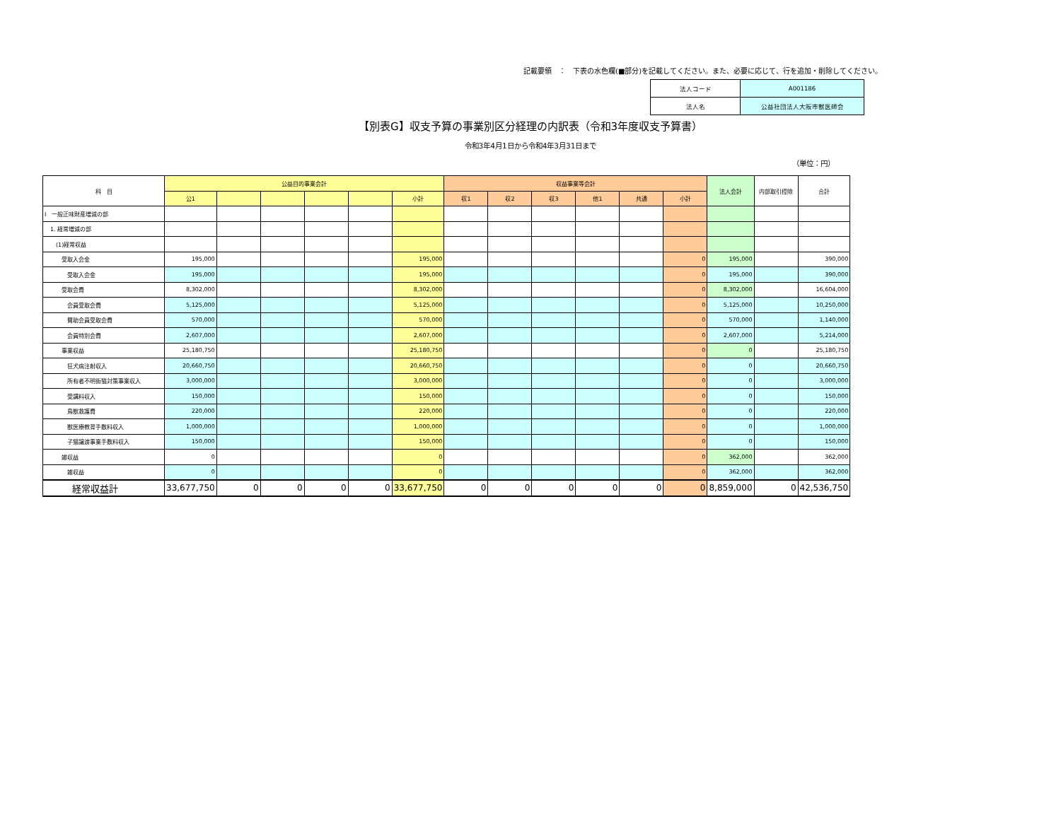記載要領　：　下表の水色欄(■部分)を記載してください。また、必要に応じて、行を追加・削除してください。
| 法人コード | A001186 |
| 法人名 | 公益社団法人大阪市獣医師会 |
【別表G】収支予算の事業別区分経理の内訳表（令和3年度収支予算書）
令和3年4月1日から令和4年3月31日まで
（単位：円）
| 科 目 | 公益目的事業会計 | | | | | | 収益事業等会計 | | | | | | 法人会計 | 内部取引控除 | 合計 |
| --- | --- | --- | --- | --- | --- | --- | --- | --- | --- | --- | --- | --- | --- | --- | --- |
| | 公1 | | | | | 小計 | 収1 | 収2 | 収3 | 他1 | 共通 | 小計 | | | |
| Ⅰ 一般正味財産増減の部 | | | | | | | | | | | | | | | |
| 1. 経常増減の部 | | | | | | | | | | | | | | | |
| (1)経常収益 | | | | | | | | | | | | | | | |
| 受取入会金 | 195,000 | | | | | 195,000 | | | | | | 0 | 195,000 | | 390,000 |
| 受取入会金 | 195,000 | | | | | 195,000 | | | | | | 0 | 195,000 | | 390,000 |
| 受取会費 | 8,302,000 | | | | | 8,302,000 | | | | | | 0 | 8,302,000 | | 16,604,000 |
| 会員受取会費 | 5,125,000 | | | | | 5,125,000 | | | | | | 0 | 5,125,000 | | 10,250,000 |
| 賛助会員受取会費 | 570,000 | | | | | 570,000 | | | | | | 0 | 570,000 | | 1,140,000 |
| 会員特別会費 | 2,607,000 | | | | | 2,607,000 | | | | | | 0 | 2,607,000 | | 5,214,000 |
| 事業収益 | 25,180,750 | | | | | 25,180,750 | | | | | | 0 | 0 | | 25,180,750 |
| 狂犬病注射収入 | 20,660,750 | | | | | 20,660,750 | | | | | | 0 | 0 | | 20,660,750 |
| 所有者不明街猫対策事業収入 | 3,000,000 | | | | | 3,000,000 | | | | | | 0 | 0 | | 3,000,000 |
| 受講料収入 | 150,000 | | | | | 150,000 | | | | | | 0 | 0 | | 150,000 |
| 鳥獣救護費 | 220,000 | | | | | 220,000 | | | | | | 0 | 0 | | 220,000 |
| 獣医療教育手数料収入 | 1,000,000 | | | | | 1,000,000 | | | | | | 0 | 0 | | 1,000,000 |
| 子猫譲渡事業手数料収入 | 150,000 | | | | | 150,000 | | | | | | 0 | 0 | | 150,000 |
| 雑収益 | 0 | | | | | 0 | | | | | | 0 | 362,000 | | 362,000 |
| 雑収益 | 0 | | | | | 0 | | | | | | 0 | 362,000 | | 362,000 |
| 経常収益計 | 33,677,750 | 0 | 0 | 0 | 0 | 33,677,750 | 0 | 0 | 0 | 0 | 0 | 0 | 8,859,000 | 0 | 42,536,750 |